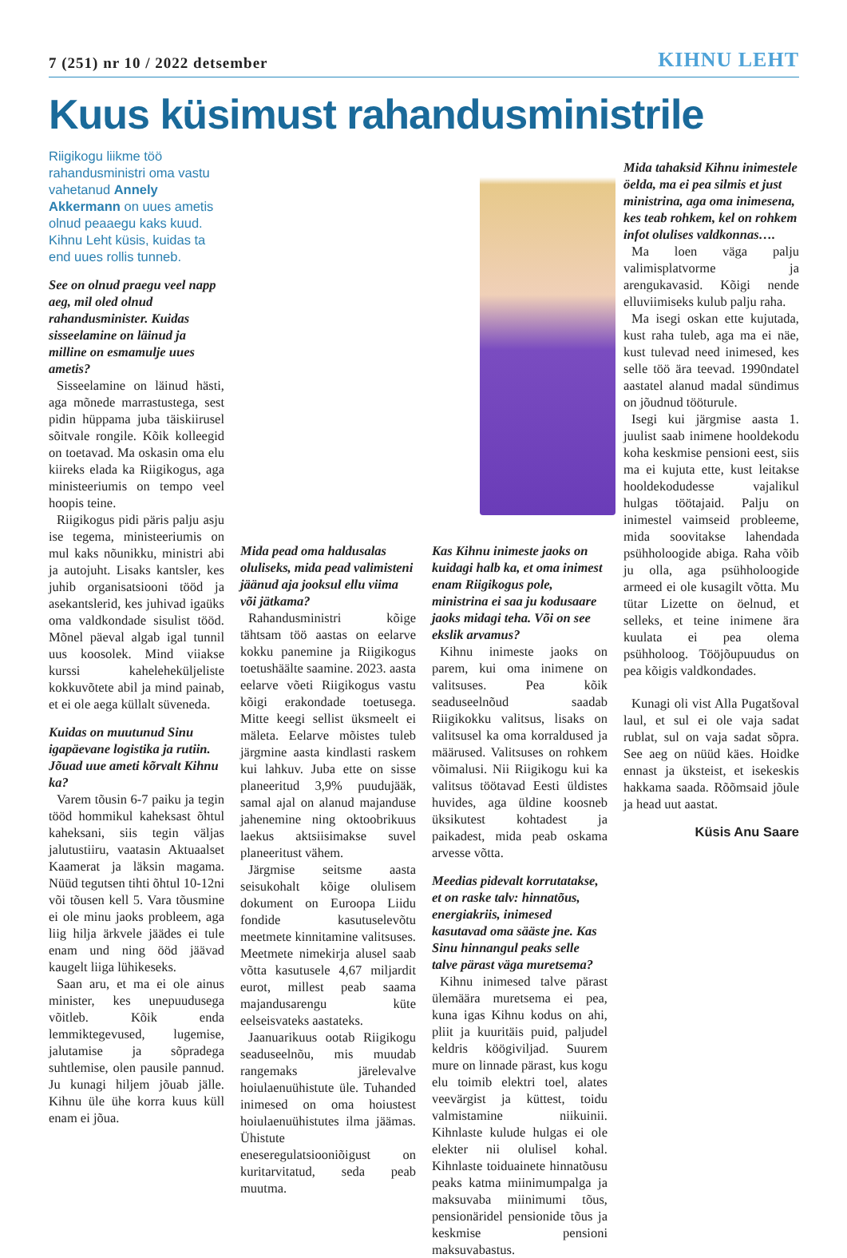7 (251) nr 10 / 2022 detsember KIHNU LEHT
Kuus küsimust rahandusministrile
Riigikogu liikme töö rahandusministri oma vastu vahetanud Annely Akkermann on uues ametis olnud peaaegu kaks kuud. Kihnu Leht küsis, kuidas ta end uues rollis tunneb.
See on olnud praegu veel napp aeg, mil oled olnud rahandusminister. Kuidas sisseelamine on läinud ja milline on esmamulje uues ametis?
Sisseelamine on läinud hästi, aga mõnede marrastustega, sest pidin hüppama juba täiskiirusel sõitvale rongile. Kõik kolleegid on toetavad. Ma oskasin oma elu kiireks elada ka Riigikogus, aga ministeeriumis on tempo veel hoopis teine.
Riigikogus pidi päris palju asju ise tegema, ministeeriumis on mul kaks nõunikku, ministri abi ja autojuht. Lisaks kantsler, kes juhib organisatsiooni tööd ja asekantslerid, kes juhivad igaüks oma valdkondade sisulist tööd. Mõnel päeval algab igal tunnil uus koosolek. Mind viiakse kurssi kaheleheküljeliste kokkuvõtete abil ja mind painab, et ei ole aega küllalt süveneda.
Kuidas on muutunud Sinu igapäevane logistika ja rutiin. Jõuad uue ameti kõrvalt Kihnu ka?
Varem tõusin 6-7 paiku ja tegin tööd hommikul kaheksast õhtul kaheksani, siis tegin väljas jalutustiiru, vaatasin Aktuaalset Kaamerat ja läksin magama. Nüüd tegutsen tihti õhtul 10-12ni või tõusen kell 5. Vara tõusmine ei ole minu jaoks probleem, aga liig hilja ärkvele jäädes ei tule enam und ning ööd jäävad kaugelt liiga lühikeseks.
Saan aru, et ma ei ole ainus minister, kes unepuudusega võitleb. Kõik enda lemmiktegevused, lugemise, jalutamise ja sõpradega suhtlemise, olen pausile pannud. Ju kunagi hiljem jõuab jälle. Kihnu üle ühe korra kuus küll enam ei jõua.
Mida pead oma haldusalas oluliseks, mida pead valimisteni jäänud aja jooksul ellu viima või jätkama?
Rahandusministri kõige tähtsam töö aastas on eelarve kokku panemine ja Riigikogus toetushäälte saamine. 2023. aasta eelarve võeti Riigikogus vastu kõigi erakondade toetusega. Mitte keegi sellist üksmeelt ei mäleta. Eelarve mõistes tuleb järgmine aasta kindlasti raskem kui lahkuv. Juba ette on sisse planeeritud 3,9% puudujääk, samal ajal on alanud majanduse jahenemine ning oktoobrikuus laekus aktsiisimakse suvel planeeritust vähem.
Järgmise seitsme aasta seisukohalt kõige olulisem dokument on Euroopa Liidu fondide kasutuselevõtu meetmete kinnitamine valitsuses. Meetmete nimekirja alusel saab võtta kasutusele 4,67 miljardit eurot, millest peab saama majandusarengu küte eelseisvateks aastateks.
Jaanuarikuus ootab Riigikogu seaduseelnõu, mis muudab rangemaks järelevalve hoiulaenuühistute üle. Tuhanded inimesed on oma hoiustest hoiulaenuühistutes ilma jäämas. Ühistute eneseregulatsiooniõigust on kuritarvitatud, seda peab muutma.
Kas Kihnu inimeste jaoks on kuidagi halb ka, et oma inimest enam Riigikogus pole, ministrina ei saa ju kodusaare jaoks midagi teha. Või on see ekslik arvamus?
Kihnu inimeste jaoks on parem, kui oma inimene on valitsuses. Pea kõik seaduseelnõud saadab Riigikokku valitsus, lisaks on valitsusel ka oma korraldused ja määrused. Valitsuses on rohkem võimalusi. Nii Riigikogu kui ka valitsus töötavad Eesti üldistes huvides, aga üldine koosneb üksikutest kohtadest ja paikadest, mida peab oskama arvesse võtta.
Meedias pidevalt korrutatakse, et on raske talv: hinnatõus, energiakriis, inimesed kasutavad oma sääste jne. Kas Sinu hinnangul peaks selle talve pärast väga muretsema?
Kihnu inimesed talve pärast ülemäära muretsema ei pea, kuna igas Kihnu kodus on ahi, pliit ja kuuritäis puid, paljudel keldris köögiviljad. Suurem mure on linnade pärast, kus kogu elu toimib elektri toel, alates veevärgist ja küttest, toidu valmistamine niikuinii. Kihnlaste kulude hulgas ei ole elekter nii olulisel kohal. Kihnlaste toiduainete hinnatõusu peaks katma miinimumpalga ja maksuvaba miinimumi tõus, pensionäridel pensionide tõus ja keskmise pensioni maksuvabastus.
Mida tahaksid Kihnu inimestele öelda, ma ei pea silmis et just ministrina, aga oma inimesena, kes teab rohkem, kel on rohkem infot olulises valdkonnas….
Ma loen väga palju valimisplatvorme ja arengukavasid. Kõigi nende elluviimiseks kulub palju raha.
Ma isegi oskan ette kujutada, kust raha tuleb, aga ma ei näe, kust tulevad need inimesed, kes selle töö ära teevad. 1990ndatel aastatel alanud madal sündimus on jõudnud tööturule.
Isegi kui järgmise aasta 1. juulist saab inimene hooldekodu koha keskmise pensioni eest, siis ma ei kujuta ette, kust leitakse hooldekodudesse vajalikul hulgas töötajaid. Palju on inimestel vaimseid probleeme, mida soovitakse lahendada psühholoogide abiga. Raha võib ju olla, aga psühholoogide armeed ei ole kusagilt võtta. Mu tütar Lizette on öelnud, et selleks, et teine inimene ära kuulata ei pea olema psühholoog. Tööjõupuudus on pea kõigis valdkondades.
Kunagi oli vist Alla Pugatšoval laul, et sul ei ole vaja sadat rublat, sul on vaja sadat sõpra. See aeg on nüüd käes. Hoidke ennast ja üksteist, et isekeskis hakkama saada. Rõõmsaid jõule ja head uut aastat.
Küsis Anu Saare